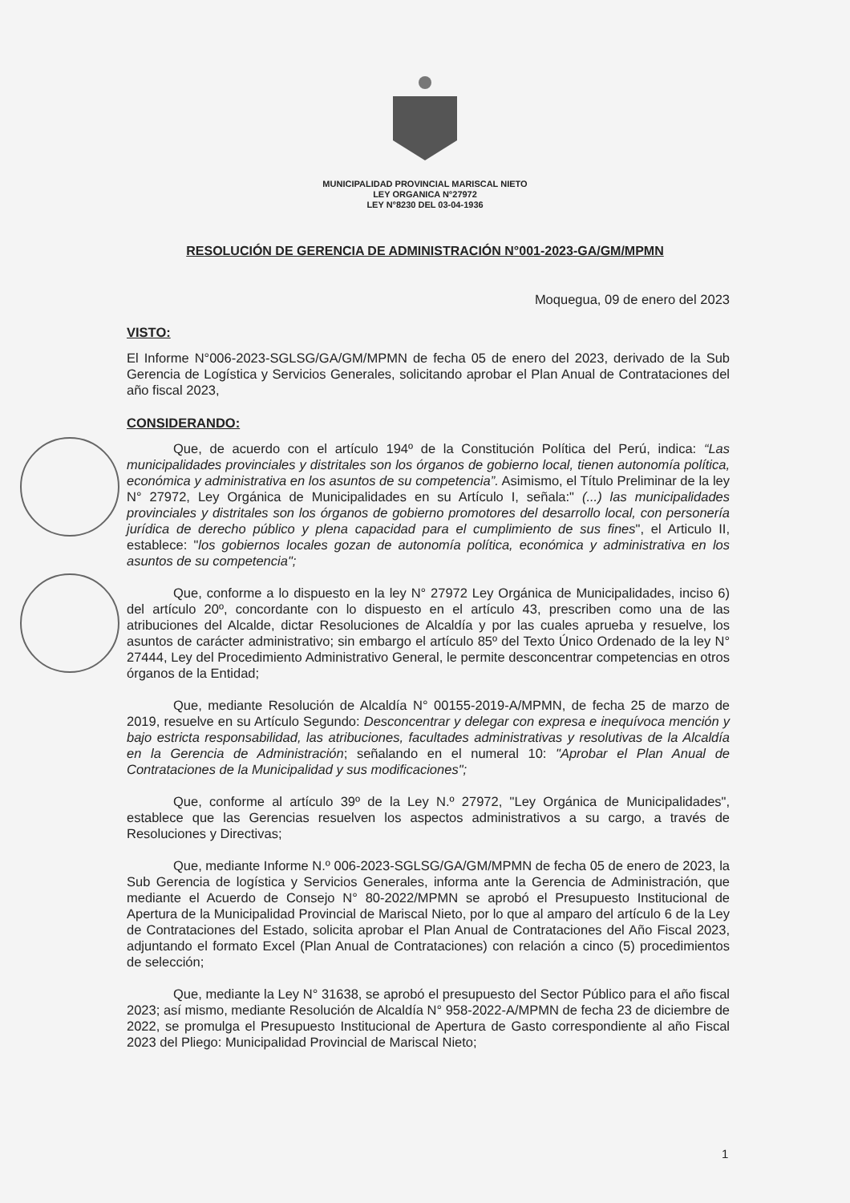MUNICIPALIDAD PROVINCIAL MARISCAL NIETO
LEY ORGANICA N°27972
LEY N°8230 DEL 03-04-1936
RESOLUCIÓN DE GERENCIA DE ADMINISTRACIÓN N°001-2023-GA/GM/MPMN
Moquegua, 09 de enero del 2023
VISTO:
El Informe N°006-2023-SGLSG/GA/GM/MPMN de fecha 05 de enero del 2023, derivado de la Sub Gerencia de Logística y Servicios Generales, solicitando aprobar el Plan Anual de Contrataciones del año fiscal 2023,
CONSIDERANDO:
Que, de acuerdo con el artículo 194º de la Constitución Política del Perú, indica: “Las municipalidades provinciales y distritales son los órganos de gobierno local, tienen autonomía política, económica y administrativa en los asuntos de su competencia”. Asimismo, el Título Preliminar de la ley N° 27972, Ley Orgánica de Municipalidades en su Artículo I, señala:" (...) las municipalidades provinciales y distritales son los órganos de gobierno promotores del desarrollo local, con personería jurídica de derecho público y plena capacidad para el cumplimiento de sus fines", el Articulo II, establece: "los gobiernos locales gozan de autonomía política, económica y administrativa en los asuntos de su competencia";
Que, conforme a lo dispuesto en la ley N° 27972 Ley Orgánica de Municipalidades, inciso 6) del artículo 20º, concordante con lo dispuesto en el artículo 43, prescriben como una de las atribuciones del Alcalde, dictar Resoluciones de Alcaldía y por las cuales aprueba y resuelve, los asuntos de carácter administrativo; sin embargo el artículo 85º del Texto Único Ordenado de la ley N° 27444, Ley del Procedimiento Administrativo General, le permite desconcentrar competencias en otros órganos de la Entidad;
Que, mediante Resolución de Alcaldía N° 00155-2019-A/MPMN, de fecha 25 de marzo de 2019, resuelve en su Artículo Segundo: Desconcentrar y delegar con expresa e inequívoca mención y bajo estricta responsabilidad, las atribuciones, facultades administrativas y resolutivas de la Alcaldía en la Gerencia de Administración; señalando en el numeral 10: "Aprobar el Plan Anual de Contrataciones de la Municipalidad y sus modificaciones";
Que, conforme al artículo 39º de la Ley N.º 27972, "Ley Orgánica de Municipalidades", establece que las Gerencias resuelven los aspectos administrativos a su cargo, a través de Resoluciones y Directivas;
Que, mediante Informe N.º 006-2023-SGLSG/GA/GM/MPMN de fecha 05 de enero de 2023, la Sub Gerencia de logística y Servicios Generales, informa ante la Gerencia de Administración, que mediante el Acuerdo de Consejo N° 80-2022/MPMN se aprobó el Presupuesto Institucional de Apertura de la Municipalidad Provincial de Mariscal Nieto, por lo que al amparo del artículo 6 de la Ley de Contrataciones del Estado, solicita aprobar el Plan Anual de Contrataciones del Año Fiscal 2023, adjuntando el formato Excel (Plan Anual de Contrataciones) con relación a cinco (5) procedimientos de selección;
Que, mediante la Ley N° 31638, se aprobó el presupuesto del Sector Público para el año fiscal 2023; así mismo, mediante Resolución de Alcaldía N° 958-2022-A/MPMN de fecha 23 de diciembre de 2022, se promulga el Presupuesto Institucional de Apertura de Gasto correspondiente al año Fiscal 2023 del Pliego: Municipalidad Provincial de Mariscal Nieto;
1